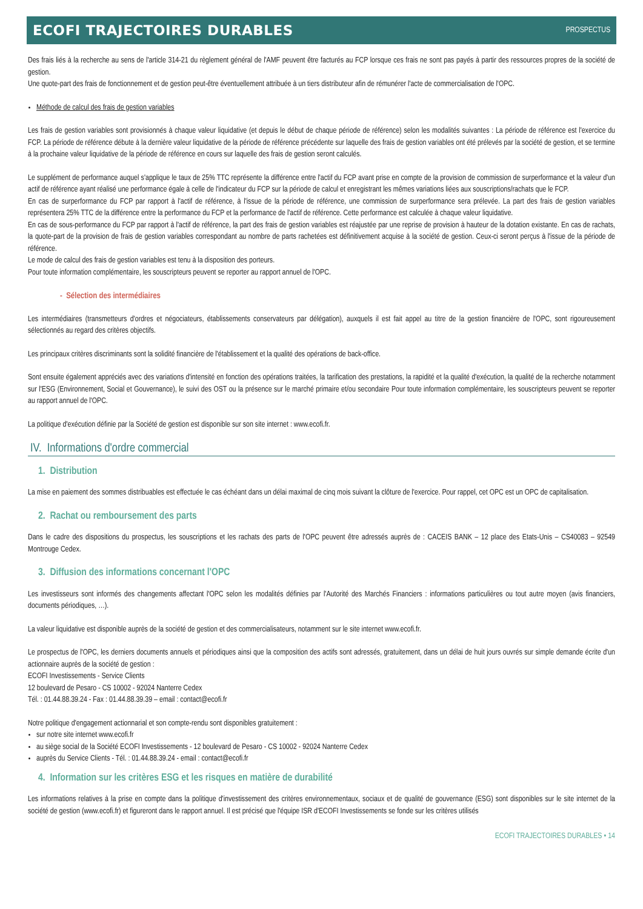ECOFI TRAJECTOIRES DURABLES
PROSPECTUS
Des frais liés à la recherche au sens de l'article 314-21 du règlement général de l'AMF peuvent être facturés au FCP lorsque ces frais ne sont pas payés à partir des ressources propres de la société de gestion.
Une quote-part des frais de fonctionnement et de gestion peut-être éventuellement attribuée à un tiers distributeur afin de rémunérer l'acte de commercialisation de l'OPC.
Méthode de calcul des frais de gestion variables
Les frais de gestion variables sont provisionnés à chaque valeur liquidative (et depuis le début de chaque période de référence) selon les modalités suivantes : La période de référence est l'exercice du FCP. La période de référence débute à la dernière valeur liquidative de la période de référence précédente sur laquelle des frais de gestion variables ont été prélevés par la société de gestion, et se termine à la prochaine valeur liquidative de la période de référence en cours sur laquelle des frais de gestion seront calculés.
Le supplément de performance auquel s'applique le taux de 25% TTC représente la différence entre l'actif du FCP avant prise en compte de la provision de commission de surperformance et la valeur d'un actif de référence ayant réalisé une performance égale à celle de l'indicateur du FCP sur la période de calcul et enregistrant les mêmes variations liées aux souscriptions/rachats que le FCP.
En cas de surperformance du FCP par rapport à l'actif de référence, à l'issue de la période de référence, une commission de surperformance sera prélevée. La part des frais de gestion variables représentera 25% TTC de la différence entre la performance du FCP et la performance de l'actif de référence. Cette performance est calculée à chaque valeur liquidative.
En cas de sous-performance du FCP par rapport à l'actif de référence, la part des frais de gestion variables est réajustée par une reprise de provision à hauteur de la dotation existante. En cas de rachats, la quote-part de la provision de frais de gestion variables correspondant au nombre de parts rachetées est définitivement acquise à la société de gestion. Ceux-ci seront perçus à l'issue de la période de référence.
Le mode de calcul des frais de gestion variables est tenu à la disposition des porteurs.
Pour toute information complémentaire, les souscripteurs peuvent se reporter au rapport annuel de l'OPC.
- Sélection des intermédiaires
Les intermédiaires (transmetteurs d'ordres et négociateurs, établissements conservateurs par délégation), auxquels il est fait appel au titre de la gestion financière de l'OPC, sont rigoureusement sélectionnés au regard des critères objectifs.
Les principaux critères discriminants sont la solidité financière de l'établissement et la qualité des opérations de back-office.
Sont ensuite également appréciés avec des variations d'intensité en fonction des opérations traitées, la tarification des prestations, la rapidité et la qualité d'exécution, la qualité de la recherche notamment sur l'ESG (Environnement, Social et Gouvernance), le suivi des OST ou la présence sur le marché primaire et/ou secondaire Pour toute information complémentaire, les souscripteurs peuvent se reporter au rapport annuel de l'OPC.
La politique d'exécution définie par la Société de gestion est disponible sur son site internet : www.ecofi.fr.
IV. Informations d'ordre commercial
1. Distribution
La mise en paiement des sommes distribuables est effectuée le cas échéant dans un délai maximal de cinq mois suivant la clôture de l'exercice. Pour rappel, cet OPC est un OPC de capitalisation.
2. Rachat ou remboursement des parts
Dans le cadre des dispositions du prospectus, les souscriptions et les rachats des parts de l'OPC peuvent être adressés auprès de : CACEIS BANK – 12 place des Etats-Unis – CS40083 – 92549 Montrouge Cedex.
3. Diffusion des informations concernant l'OPC
Les investisseurs sont informés des changements affectant l'OPC selon les modalités définies par l'Autorité des Marchés Financiers : informations particulières ou tout autre moyen (avis financiers, documents périodiques, …).
La valeur liquidative est disponible auprès de la société de gestion et des commercialisateurs, notamment sur le site internet www.ecofi.fr.
Le prospectus de l'OPC, les derniers documents annuels et périodiques ainsi que la composition des actifs sont adressés, gratuitement, dans un délai de huit jours ouvrés sur simple demande écrite d'un actionnaire auprès de la société de gestion :
ECOFI Investissements - Service Clients
12 boulevard de Pesaro - CS 10002 - 92024 Nanterre Cedex
Tél. : 01.44.88.39.24 - Fax : 01.44.88.39.39 – email : contact@ecofi.fr
Notre politique d'engagement actionnarial et son compte-rendu sont disponibles gratuitement :
sur notre site internet www.ecofi.fr
au siège social de la Société ECOFI Investissements - 12 boulevard de Pesaro - CS 10002 - 92024 Nanterre Cedex
auprès du Service Clients - Tél. : 01.44.88.39.24 - email : contact@ecofi.fr
4. Information sur les critères ESG et les risques en matière de durabilité
Les informations relatives à la prise en compte dans la politique d'investissement des critères environnementaux, sociaux et de qualité de gouvernance (ESG) sont disponibles sur le site internet de la société de gestion (www.ecofi.fr) et figureront dans le rapport annuel. Il est précisé que l'équipe ISR d'ECOFI Investissements se fonde sur les critères utilisés
ECOFI TRAJECTOIRES DURABLES • 14